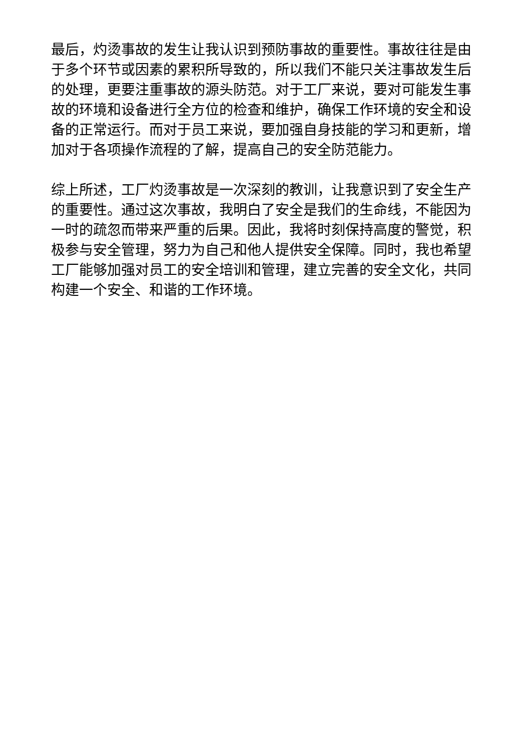最后，灼烫事故的发生让我认识到预防事故的重要性。事故往往是由于多个环节或因素的累积所导致的，所以我们不能只关注事故发生后的处理，更要注重事故的源头防范。对于工厂来说，要对可能发生事故的环境和设备进行全方位的检查和维护，确保工作环境的安全和设备的正常运行。而对于员工来说，要加强自身技能的学习和更新，增加对于各项操作流程的了解，提高自己的安全防范能力。
综上所述，工厂灼烫事故是一次深刻的教训，让我意识到了安全生产的重要性。通过这次事故，我明白了安全是我们的生命线，不能因为一时的疏忽而带来严重的后果。因此，我将时刻保持高度的警觉，积极参与安全管理，努力为自己和他人提供安全保障。同时，我也希望工厂能够加强对员工的安全培训和管理，建立完善的安全文化，共同构建一个安全、和谐的工作环境。